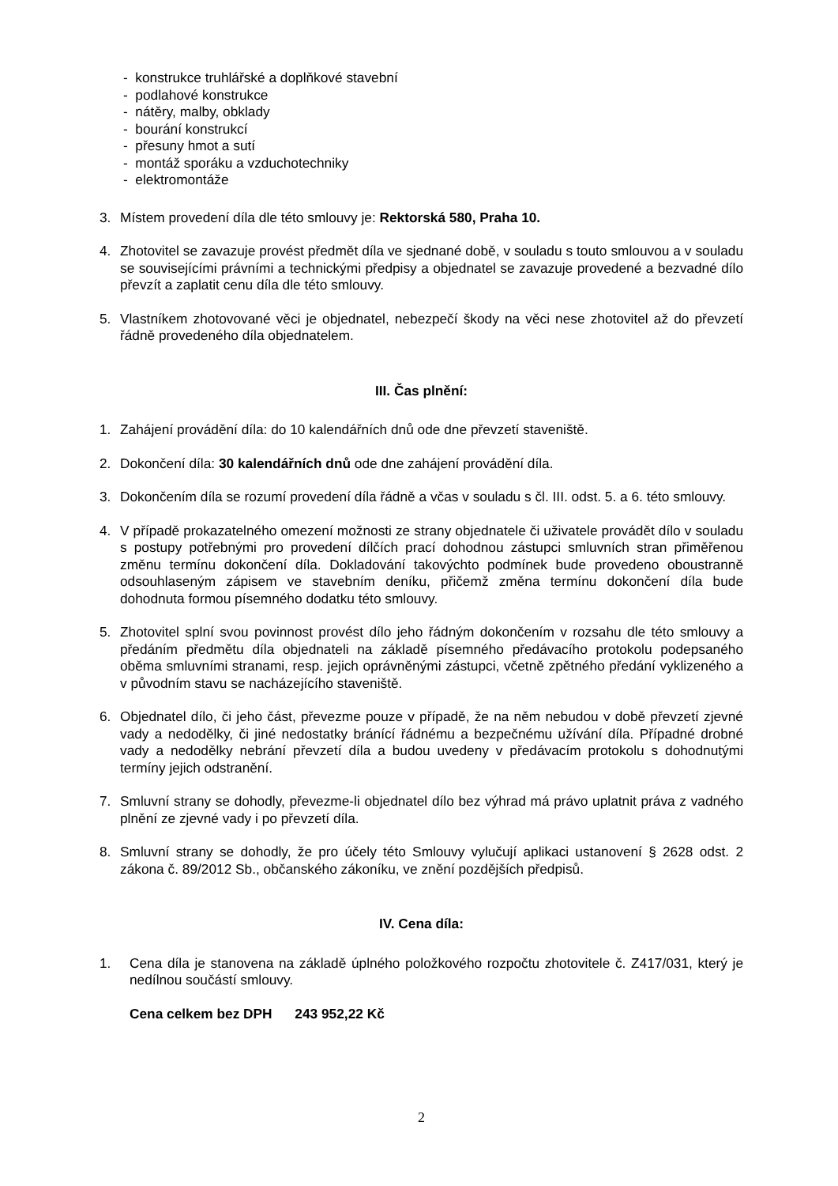- konstrukce truhlářské a doplňkové stavební
- podlahové konstrukce
- nátěry, malby, obklady
- bourání konstrukcí
- přesuny hmot a sutí
- montáž sporáku a vzduchotechniky
- elektromontáže
3. Místem provedení díla dle této smlouvy je: Rektorská 580, Praha 10.
4. Zhotovitel se zavazuje provést předmět díla ve sjednané době, v souladu s touto smlouvou a v souladu se souvisejícími právními a technickými předpisy a objednatel se zavazuje provedené a bezvadné dílo převzít a zaplatit cenu díla dle této smlouvy.
5. Vlastníkem zhotovované věci je objednatel, nebezpečí škody na věci nese zhotovitel až do převzetí řádně provedeného díla objednatelem.
III. Čas plnění:
1. Zahájení provádění díla: do 10 kalendářních dnů ode dne převzetí staveniště.
2. Dokončení díla: 30 kalendářních dnů ode dne zahájení provádění díla.
3. Dokončením díla se rozumí provedení díla řádně a včas v souladu s čl. III. odst. 5. a 6. této smlouvy.
4. V případě prokazatelného omezení možnosti ze strany objednatele či uživatele provádět dílo v souladu s postupy potřebnými pro provedení dílčích prací dohodnou zástupci smluvních stran přiměřenou změnu termínu dokončení díla. Dokladování takovýchto podmínek bude provedeno oboustranně odsouhlaseným zápisem ve stavebním deníku, přičemž změna termínu dokončení díla bude dohodnuta formou písemného dodatku této smlouvy.
5. Zhotovitel splní svou povinnost provést dílo jeho řádným dokončením v rozsahu dle této smlouvy a předáním předmětu díla objednateli na základě písemného předávacího protokolu podepsaného oběma smluvními stranami, resp. jejich oprávněnými zástupci, včetně zpětného předání vyklizeného a v původním stavu se nacházejícího staveniště.
6. Objednatel dílo, či jeho část, převezme pouze v případě, že na něm nebudou v době převzetí zjevné vady a nedodělky, či jiné nedostatky bránící řádnému a bezpečnému užívání díla. Případné drobné vady a nedodělky nebrání převzetí díla a budou uvedeny v předávacím protokolu s dohodnutými termíny jejich odstranění.
7. Smluvní strany se dohodly, převezme-li objednatel dílo bez výhrad má právo uplatnit práva z vadného plnění ze zjevné vady i po převzetí díla.
8. Smluvní strany se dohodly, že pro účely této Smlouvy vylučují aplikaci ustanovení § 2628 odst. 2 zákona č. 89/2012 Sb., občanského zákoníku, ve znění pozdějších předpisů.
IV. Cena díla:
1. Cena díla je stanovena na základě úplného položkového rozpočtu zhotovitele č. Z417/031, který je nedílnou součástí smlouvy.
Cena celkem bez DPH 243 952,22 Kč
2